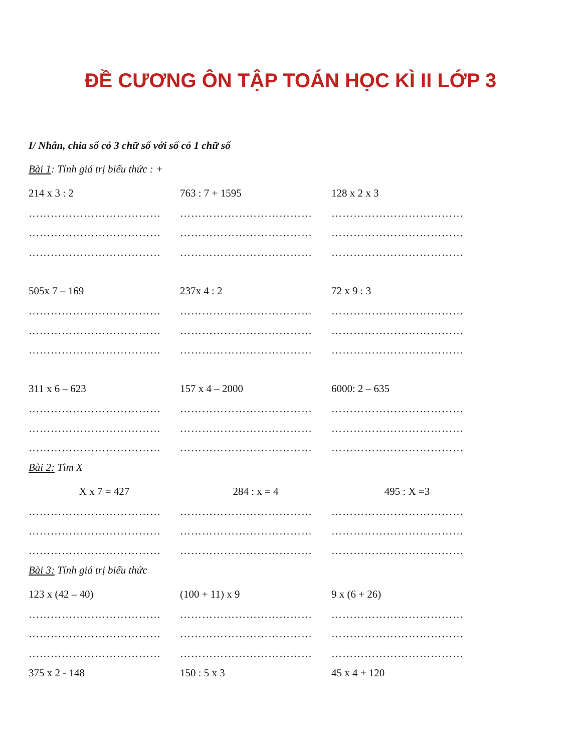ĐỀ CƯƠNG ÔN TẬP TOÁN HỌC KÌ II LỚP 3
I/ Nhân, chia số có 3 chữ số với số có 1 chữ số
Bài 1: Tính giá trị biểu thức : +
214 x 3 : 2 763 : 7 + 1595 128 x 2 x 3
……………………………… ……………………………… ………………………………
……………………………… ……………………………… ………………………………
……………………………… ……………………………… ………………………………
505x 7 – 169 237x 4 : 2 72 x 9 : 3
……………………………… ……………………………… ………………………………
……………………………… ……………………………… ………………………………
……………………………… ……………………………… ………………………………
311 x 6 – 623 157 x 4 – 2000 6000: 2 – 635
……………………………… ……………………………… ………………………………
……………………………… ……………………………… ………………………………
……………………………… ……………………………… ………………………………
Bài 2: Tìm X
X x 7 = 427 284 : x = 4 495 : X =3
……………………………… ……………………………… ………………………………
……………………………… ……………………………… ………………………………
……………………………… ……………………………… ………………………………
Bài 3: Tính giá trị biểu thức
123 x (42 – 40) (100 + 11) x 9 9 x (6 + 26)
……………………………… ……………………………… ………………………………
……………………………… ……………………………… ………………………………
……………………………… ……………………………… ………………………………
375 x 2 - 148 150 : 5 x 3 45 x 4 + 120